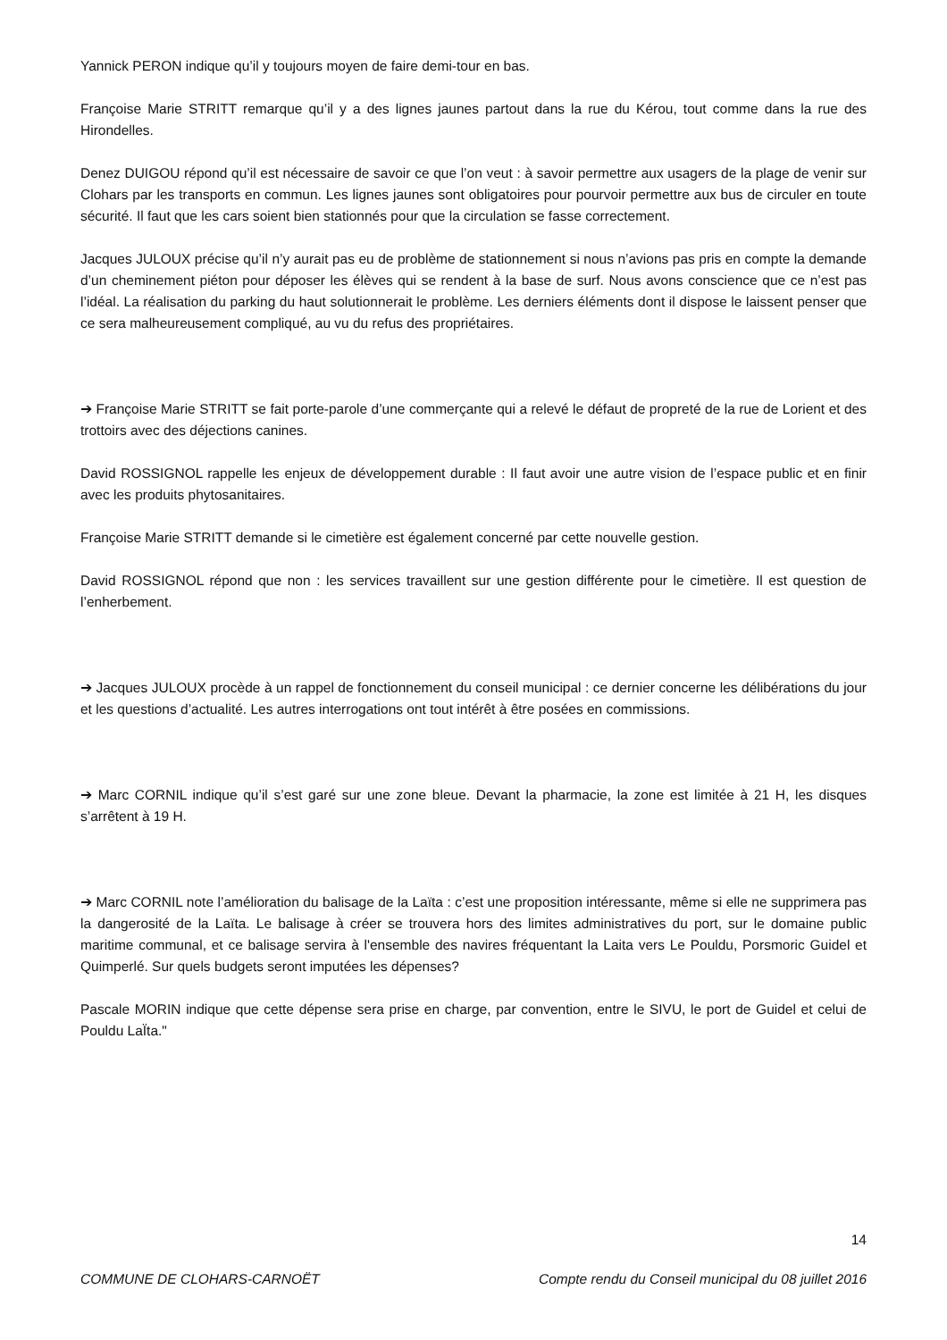Yannick PERON indique qu’il y toujours moyen de faire demi-tour en bas.
Françoise Marie STRITT remarque qu’il y a des lignes jaunes partout dans la rue du Kérou, tout comme dans la rue des Hirondelles.
Denez DUIGOU répond qu’il est nécessaire de savoir ce que l’on veut : à savoir permettre aux usagers de la plage de venir sur Clohars par les transports en commun. Les lignes jaunes sont obligatoires pour pourvoir permettre aux bus de circuler en toute sécurité. Il faut que les cars soient bien stationnés pour que la circulation se fasse correctement.
Jacques JULOUX précise qu’il n’y aurait pas eu de problème de stationnement si nous n’avions pas pris en compte la demande d’un cheminement piéton pour déposer les élèves qui se rendent à la base de surf. Nous avons conscience que ce n’est pas l’idéal. La réalisation du parking du haut solutionnerait le problème. Les derniers éléments dont il dispose le laissent penser que ce sera malheureusement compliqué, au vu du refus des propriétaires.
➔ Françoise Marie STRITT se fait porte-parole d’une commerçante qui a relevé le défaut de propreté de la rue de Lorient et des trottoirs avec des déjections canines.
David ROSSIGNOL rappelle les enjeux de développement durable : Il faut avoir une autre vision de l’espace public et en finir avec les produits phytosanitaires.
Françoise Marie STRITT demande si le cimetière est également concerné par cette nouvelle gestion.
David ROSSIGNOL répond que non : les services travaillent sur une gestion différente pour le cimetière. Il est question de l’enherbement.
➔ Jacques JULOUX procède à un rappel de fonctionnement du conseil municipal : ce dernier concerne les délibérations du jour et les questions d’actualité. Les autres interrogations ont tout intérêt à être posées en commissions.
➔ Marc CORNIL indique qu’il s’est garé sur une zone bleue. Devant la pharmacie, la zone est limitée à 21 H, les disques s’arrêtent à 19 H.
➔ Marc CORNIL note l’amélioration du balisage de la Laïta : c’est une proposition intéressante, même si elle ne supprimera pas la dangerosité de la Laïta. Le balisage à créer se trouvera hors des limites administratives du port, sur le domaine public maritime communal, et ce balisage servira à l'ensemble des navires fréquentant la Laita vers Le Pouldu, Porsmoric Guidel et Quimperlé. Sur quels budgets seront imputées les dépenses?
Pascale MORIN indique que cette dépense sera prise en charge, par convention, entre le SIVU, le port de Guidel et celui de Pouldu LaÏta."
14
COMMUNE DE CLOHARS-CARNOËT Compte rendu du Conseil municipal du 08 juillet 2016